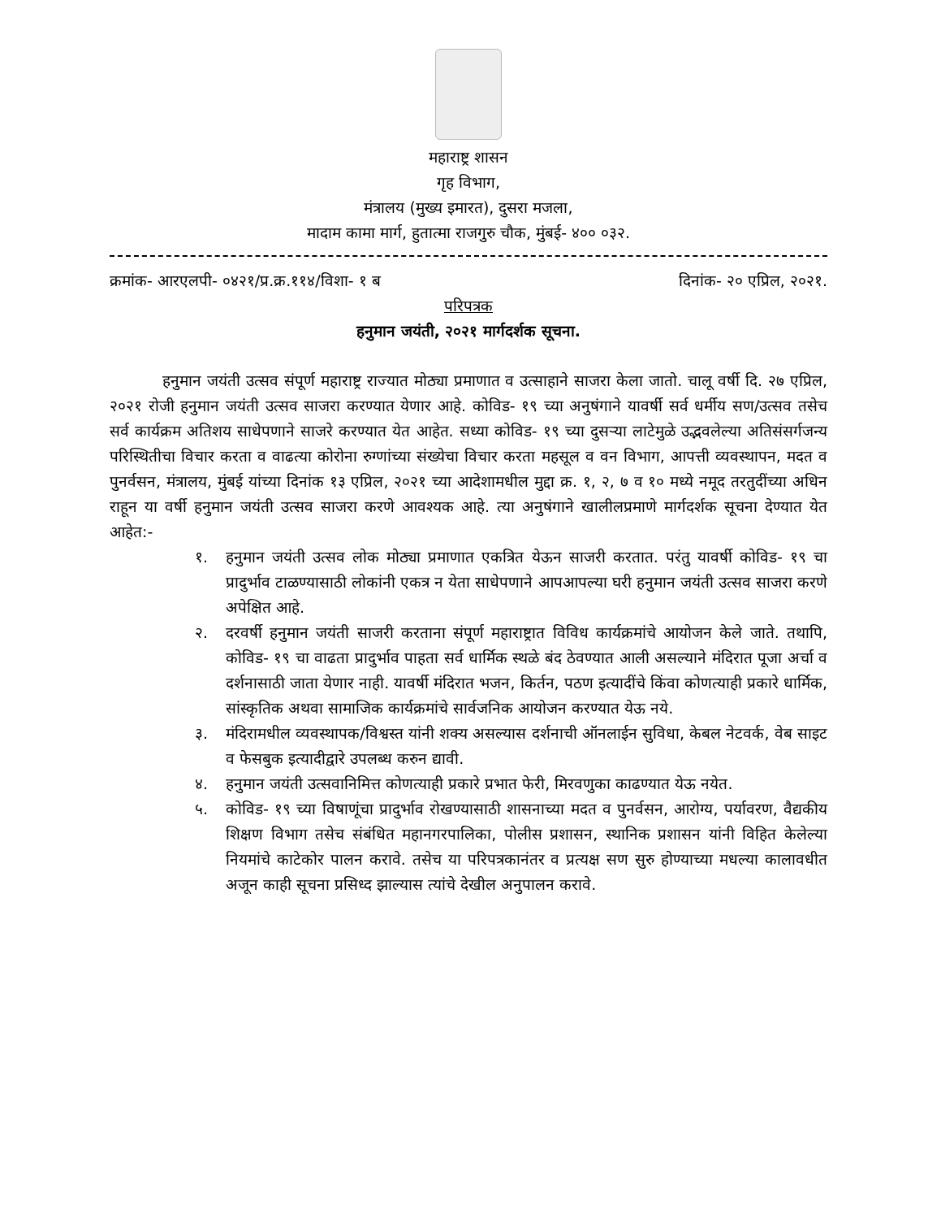महाराष्ट्र शासन
गृह विभाग,
मंत्रालय (मुख्य इमारत), दुसरा मजला,
मादाम कामा मार्ग, हुतात्मा राजगुरु चौक, मुंबई- ४०० ०३२.
क्रमांक- आरएलपी- ०४२१/प्र.क्र.११४/विशा- १ ब दिनांक- २० एप्रिल, २०२१.
परिपत्रक
हनुमान जयंती, २०२१ मार्गदर्शक सूचना.
हनुमान जयंती उत्सव संपूर्ण महाराष्ट्र राज्यात मोठ्या प्रमाणात व उत्साहाने साजरा केला जातो. चालू वर्षी दि. २७ एप्रिल, २०२१ रोजी हनुमान जयंती उत्सव साजरा करण्यात येणार आहे. कोविड- १९ च्या अनुषंगाने यावर्षी सर्व धर्मीय सण/उत्सव तसेच सर्व कार्यक्रम अतिशय साधेपणाने साजरे करण्यात येत आहेत. सध्या कोविड- १९ च्या दुसऱ्या लाटेमुळे उद्भवलेल्या अतिसंसर्गजन्य परिस्थितीचा विचार करता व वाढत्या कोरोना रुग्णांच्या संख्येचा विचार करता महसूल व वन विभाग, आपत्ती व्यवस्थापन, मदत व पुनर्वसन, मंत्रालय, मुंबई यांच्या दिनांक १३ एप्रिल, २०२१ च्या आदेशामधील मुद्दा क्र. १, २, ७ व १० मध्ये नमूद तरतुदींच्या अधिन राहून या वर्षी हनुमान जयंती उत्सव साजरा करणे आवश्यक आहे. त्या अनुषंगाने खालीलप्रमाणे मार्गदर्शक सूचना देण्यात येत आहेत:-
१. हनुमान जयंती उत्सव लोक मोठ्या प्रमाणात एकत्रित येऊन साजरी करतात. परंतु यावर्षी कोविड- १९ चा प्रादुर्भाव टाळण्यासाठी लोकांनी एकत्र न येता साधेपणाने आपआपल्या घरी हनुमान जयंती उत्सव साजरा करणे अपेक्षित आहे.
२. दरवर्षी हनुमान जयंती साजरी करताना संपूर्ण महाराष्ट्रात विविध कार्यक्रमांचे आयोजन केले जाते. तथापि, कोविड- १९ चा वाढता प्रादुर्भाव पाहता सर्व धार्मिक स्थळे बंद ठेवण्यात आली असल्याने मंदिरात पूजा अर्चा व दर्शनासाठी जाता येणार नाही. यावर्षी मंदिरात भजन, किर्तन, पठण इत्यादींचे किंवा कोणत्याही प्रकारे धार्मिक, सांस्कृतिक अथवा सामाजिक कार्यक्रमांचे सार्वजनिक आयोजन करण्यात येऊ नये.
३. मंदिरामधील व्यवस्थापक/विश्वस्त यांनी शक्य असल्यास दर्शनाची ऑनलाईन सुविधा, केबल नेटवर्क, वेब साइट व फेसबुक इत्यादीद्वारे उपलब्ध करुन द्यावी.
४. हनुमान जयंती उत्सवानिमित्त कोणत्याही प्रकारे प्रभात फेरी, मिरवणुका काढण्यात येऊ नयेत.
५. कोविड- १९ च्या विषाणूंचा प्रादुर्भाव रोखण्यासाठी शासनाच्या मदत व पुनर्वसन, आरोग्य, पर्यावरण, वैद्यकीय शिक्षण विभाग तसेच संबंधित महानगरपालिका, पोलीस प्रशासन, स्थानिक प्रशासन यांनी विहित केलेल्या नियमांचे काटेकोर पालन करावे. तसेच या परिपत्रकानंतर व प्रत्यक्ष सण सुरु होण्याच्या मधल्या कालावधीत अजून काही सूचना प्रसिध्द झाल्यास त्यांचे देखील अनुपालन करावे.